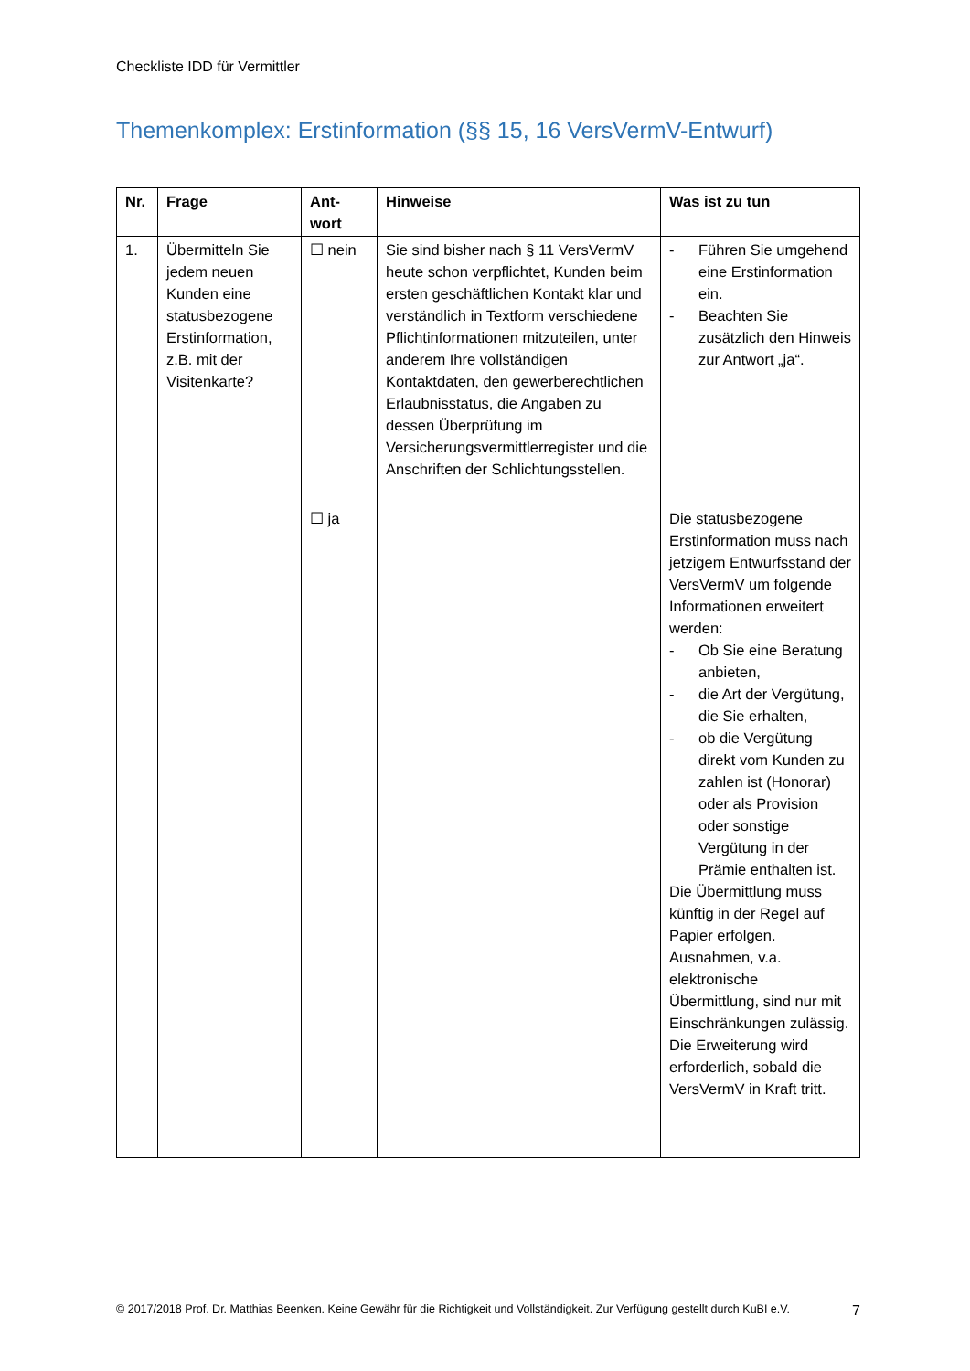Checkliste IDD für Vermittler
Themenkomplex: Erstinformation (§§ 15, 16 VersVermV-Entwurf)
| Nr. | Frage | Ant- wort | Hinweise | Was ist zu tun |
| --- | --- | --- | --- | --- |
| 1. | Übermitteln Sie jedem neuen Kunden eine statusbezogene Erstinformation, z.B. mit der Visitenkarte? | ☐ nein | Sie sind bisher nach § 11 VersVermV heute schon verpflichtet, Kunden beim ersten geschäftlichen Kontakt klar und verständlich in Textform verschiedene Pflichtinformationen mitzuteilen, unter anderem Ihre vollständigen Kontaktdaten, den gewerberechtlichen Erlaubnisstatus, die Angaben zu dessen Überprüfung im Versicherungsvermittlerregister und die Anschriften der Schlichtungsstellen. | - Führen Sie umgehend eine Erstinformation ein. - Beachten Sie zusätzlich den Hinweis zur Antwort „ja“. |
| | | ☐ ja | | Die statusbezogene Erstinformation muss nach jetzigem Entwurfsstand der VersVermV um folgende Informationen erweitert werden: - Ob Sie eine Beratung anbieten, - die Art der Vergütung, die Sie erhalten, - ob die Vergütung direkt vom Kunden zu zahlen ist (Honorar) oder als Provision oder sonstige Vergütung in der Prämie enthalten ist. Die Übermittlung muss künftig in der Regel auf Papier erfolgen. Ausnahmen, v.a. elektronische Übermittlung, sind nur mit Einschränkungen zulässig. Die Erweiterung wird erforderlich, sobald die VersVermV in Kraft tritt. |
© 2017/2018 Prof. Dr. Matthias Beenken. Keine Gewähr für die Richtigkeit und Vollständigkeit. Zur Verfügung gestellt durch KuBI e.V. 7